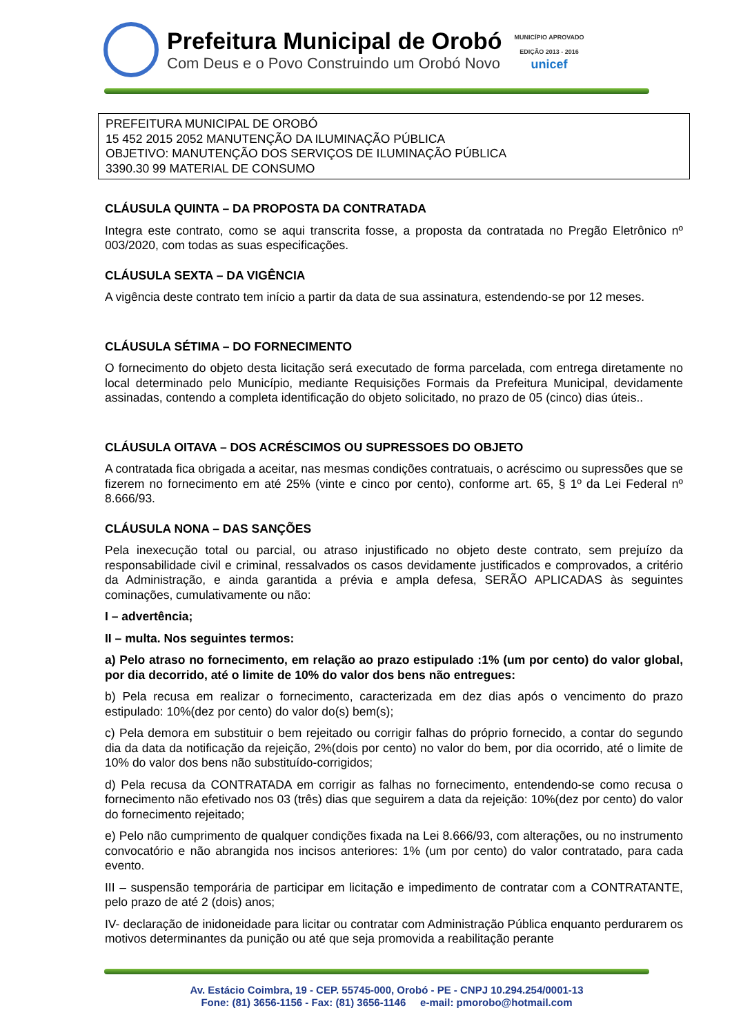Prefeitura Municipal de Orobó
Com Deus e o Povo Construindo um Orobó Novo
MUNICÍPIO APROVADO
EDIÇÃO 2013 - 2016
unicef
PREFEITURA MUNICIPAL DE OROBÓ
15 452 2015 2052 MANUTENÇÃO DA ILUMINAÇÃO PÚBLICA
OBJETIVO: MANUTENÇÃO DOS SERVIÇOS DE ILUMINAÇÃO PÚBLICA
3390.30 99 MATERIAL DE CONSUMO
CLÁUSULA QUINTA – DA PROPOSTA DA CONTRATADA
Integra este contrato, como se aqui transcrita fosse, a proposta da contratada no Pregão Eletrônico nº 003/2020, com todas as suas especificações.
CLÁUSULA SEXTA – DA VIGÊNCIA
A vigência deste contrato tem início a partir da data de sua assinatura, estendendo-se por 12 meses.
CLÁUSULA SÉTIMA – DO FORNECIMENTO
O fornecimento do objeto desta licitação será executado de forma parcelada, com entrega diretamente no local determinado pelo Município, mediante Requisições Formais da Prefeitura Municipal, devidamente assinadas, contendo a completa identificação do objeto solicitado, no prazo de 05 (cinco) dias úteis..
CLÁUSULA OITAVA – DOS ACRÉSCIMOS OU SUPRESSOES DO OBJETO
A contratada fica obrigada a aceitar, nas mesmas condições contratuais, o acréscimo ou supressões que se fizerem no fornecimento em até 25% (vinte e cinco por cento), conforme art. 65, § 1º da Lei Federal nº 8.666/93.
CLÁUSULA NONA – DAS SANÇÕES
Pela inexecução total ou parcial, ou atraso injustificado no objeto deste contrato, sem prejuízo da responsabilidade civil e criminal, ressalvados os casos devidamente justificados e comprovados, a critério da Administração, e ainda garantida a prévia e ampla defesa, SERÃO APLICADAS às seguintes cominações, cumulativamente ou não:
I – advertência;
II – multa. Nos seguintes termos:
a) Pelo atraso no fornecimento, em relação ao prazo estipulado :1% (um por cento) do valor global, por dia decorrido, até o limite de 10% do valor dos bens não entregues:
b) Pela recusa em realizar o fornecimento, caracterizada em dez dias após o vencimento do prazo estipulado: 10%(dez por cento) do valor do(s) bem(s);
c) Pela demora em substituir o bem rejeitado ou corrigir falhas do próprio fornecido, a contar do segundo dia da data da notificação da rejeição, 2%(dois por cento) no valor do bem, por dia ocorrido, até o limite de 10% do valor dos bens não substituído-corrigidos;
d) Pela recusa da CONTRATADA em corrigir as falhas no fornecimento, entendendo-se como recusa o fornecimento não efetivado nos 03 (três) dias que seguirem a data da rejeição: 10%(dez por cento) do valor do fornecimento rejeitado;
e) Pelo não cumprimento de qualquer condições fixada na Lei 8.666/93, com alterações, ou no instrumento convocatório e não abrangida nos incisos anteriores: 1% (um por cento) do valor contratado, para cada evento.
III – suspensão temporária de participar em licitação e impedimento de contratar com a CONTRATANTE, pelo prazo de até 2 (dois) anos;
IV- declaração de inidoneidade para licitar ou contratar com Administração Pública enquanto perdurarem os motivos determinantes da punição ou até que seja promovida a reabilitação perante
Av. Estácio Coimbra, 19 - CEP. 55745-000, Orobó - PE - CNPJ 10.294.254/0001-13
Fone: (81) 3656-1156 - Fax: (81) 3656-1146 e-mail: pmorobo@hotmail.com